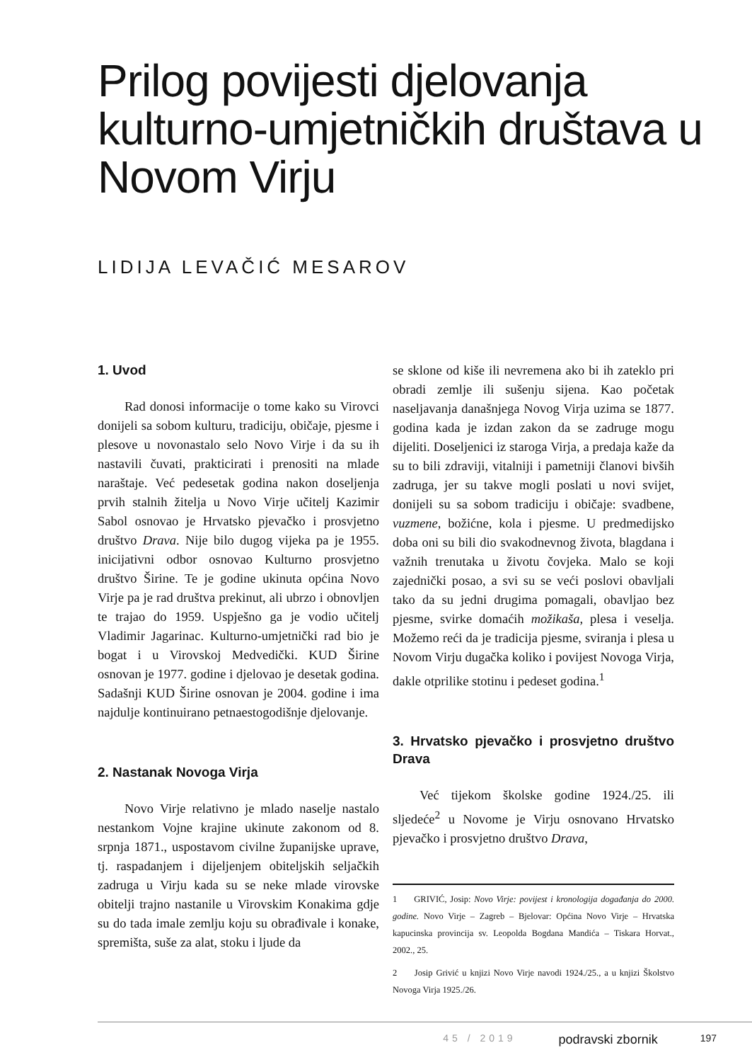Prilog povijesti djelovanja kulturno-umjetničkih društava u Novom Virju
LIDIJA LEVAČIĆ MESAROV
1. Uvod
Rad donosi informacije o tome kako su Virovci donijeli sa sobom kulturu, tradiciju, običaje, pjesme i plesove u novonastalo selo Novo Virje i da su ih nastavili čuvati, prakticirati i prenositi na mlade naraštaje. Već pedesetak godina nakon doseljenja prvih stalnih žitelja u Novo Virje učitelj Kazimir Sabol osnovao je Hrvatsko pjevačko i prosvjetno društvo Drava. Nije bilo dugog vijeka pa je 1955. inicijativni odbor osnovao Kulturno prosvjetno društvo Širine. Te je godine ukinuta općina Novo Virje pa je rad društva prekinut, ali ubrzo i obnovljen te trajao do 1959. Uspješno ga je vodio učitelj Vladimir Jagarinac. Kulturno-umjetnički rad bio je bogat i u Virovskoj Medvedički. KUD Širine osnovan je 1977. godine i djelovao je desetak godina. Sadašnji KUD Širine osnovan je 2004. godine i ima najdulje kontinuirano petnaestogodišnje djelovanje.
2. Nastanak Novoga Virja
Novo Virje relativno je mlado naselje nastalo nestankom Vojne krajine ukinute zakonom od 8. srpnja 1871., uspostavom civilne županijske uprave, tj. raspadanjem i dijeljenjem obiteljskih seljačkih zadruga u Virju kada su se neke mlade virovske obitelji trajno nastanile u Virovskim Konakima gdje su do tada imale zemlju koju su obrađivale i konake, spremišta, suše za alat, stoku i ljude da
se sklone od kiše ili nevremena ako bi ih zateklo pri obradi zemlje ili sušenju sijena. Kao početak naseljavanja današnjega Novog Virja uzima se 1877. godina kada je izdan zakon da se zadruge mogu dijeliti. Doseljenici iz staroga Virja, a predaja kaže da su to bili zdraviji, vitalniji i pametniji članovi bivših zadruga, jer su takve mogli poslati u novi svijet, donijeli su sa sobom tradiciju i običaje: svadbene, vuzmene, božićne, kola i pjesme. U predmedijsko doba oni su bili dio svakodnevnog života, blagdana i važnih trenutaka u životu čovjeka. Malo se koji zajednički posao, a svi su se veći poslovi obavljali tako da su jedni drugima pomagali, obavljao bez pjesme, svirke domaćih možikaša, plesa i veselja. Možemo reći da je tradicija pjesme, sviranja i plesa u Novom Virju dugačka koliko i povijest Novoga Virja, dakle otprilike stotinu i pedeset godina.<sup>1</sup>
3. Hrvatsko pjevačko i prosvjetno društvo Drava
Već tijekom školske godine 1924./25. ili sljedeće<sup>2</sup> u Novome je Virju osnovano Hrvatsko pjevačko i prosvjetno društvo Drava,
1 GRIVIĆ, Josip: Novo Virje: povijest i kronologija događanja do 2000. godine. Novo Virje – Zagreb – Bjelovar: Općina Novo Virje – Hrvatska kapucinska provincija sv. Leopolda Bogdana Mandića – Tiskara Horvat., 2002., 25.
2 Josip Grivić u knjizi Novo Virje navodi 1924./25., a u knjizi Školstvo Novoga Virja 1925./26.
45 / 2019 podravski zbornik 197